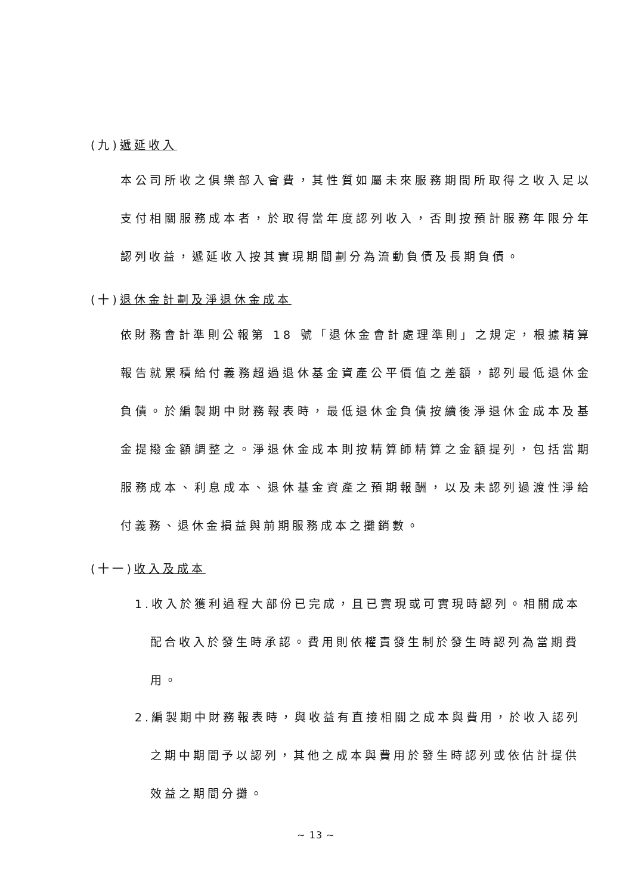(九)遞延收入
本公司所收之俱樂部入會費，其性質如屬未來服務期間所取得之收入足以支付相關服務成本者，於取得當年度認列收入，否則按預計服務年限分年認列收益，遞延收入按其實現期間劃分為流動負債及長期負債。
(十)退休金計劃及淨退休金成本
依財務會計準則公報第 18 號「退休金會計處理準則」之規定，根據精算報告就累積給付義務超過退休基金資產公平價值之差額，認列最低退休金負債。於編製期中財務報表時，最低退休金負債按續後淨退休金成本及基金提撥金額調整之。淨退休金成本則按精算師精算之金額提列，包括當期服務成本、利息成本、退休基金資產之預期報酬，以及未認列過渡性淨給付義務、退休金損益與前期服務成本之攤銷數。
(十一)收入及成本
1.收入於獲利過程大部份已完成，且已實現或可實現時認列。相關成本
配合收入於發生時承認。費用則依權責發生制於發生時認列為當期費用。
2.編製期中財務報表時，與收益有直接相關之成本與費用，於收入認列
之期中期間予以認列，其他之成本與費用於發生時認列或依估計提供效益之期間分攤。
~ 13 ~